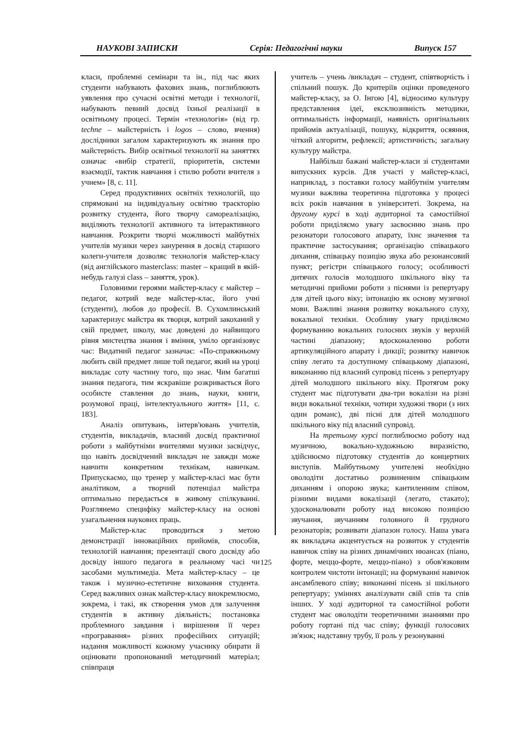НАУКОВІ ЗАПИСКИ Серія: Педагогічні науки Випуск 157
класи, проблемні семінари та ін., під час яких студенти набувають фахових знань, поглиблюють уявлення про сучасні освітні методи і технології, набувають певний досвід їхньої реалізації в освітньому процесі. Термін «технологія» (від гр. techne – майстерність і logos – слово, вчення) дослідники загалом характеризують як знання про майстерність. Вибір освітньої технології на заняттях означає «вибір стратегії, пріоритетів, системи взаємодії, тактик навчання і стилю роботи вчителя з учнем» [8, с. 11].
Серед продуктивних освітніх технологій, що спрямовані на індивідуальну освітню траєкторію розвитку студента, його творчу самореалізацію, виділяють технології активного та інтерактивного навчання. Розкрити творчі можливості майбутніх учителів музики через занурення в досвід старшого колеги-учителя дозволяє технологія майстер-класу (від англійського masterclass: master – кращий в якій-небудь галузі class – заняття, урок).
Головними героями майстер-класу є майстер – педагог, котрий веде майстер-клас, його учні (студенти), любов до професії. В. Сухомлинський характеризує майстра як творця, котрий закоханий у свій предмет, школу, має доведені до найвищого рівня мистецтва знання і вміння, уміло організовує час: Видатний педагог зазначає: «По-справжньому любить свій предмет лише той педагог, який на уроці викладає соту частину того, що знає. Чим багатші знання педагога, тим яскравіше розкривається його особисте ставлення до знань, науки, книги, розумової праці, інтелектуального життя» [11, с. 183].
Аналіз опитувань, інтерв'ювань учителів, студентів, викладачів, власний досвід практичної роботи з майбутніми вчителями музики засвідчує, що навіть досвідчений викладач не завжди може навчити конкретним технікам, навичкам. Припускаємо, що тренер у майстер-класі має бути аналітиком, а творчий потенціал майстра оптимально передається в живому спілкуванні. Розглянемо специфіку майстер-класу на основі узагальнення наукових праць.
Майстер-клас проводиться з метою демонстрації інноваційних прийомів, способів, технологій навчання; презентації свого досвіду або досвіду іншого педагога в реальному часі чи засобами мультимедіа. Мета майстер-класу – це також і музично-естетичне виховання студента. Серед важливих ознак майстер-класу виокремлюємо, зокрема, і такі, як створення умов для залучення студентів в активну діяльність; постановка проблемного завдання і вирішення її через «програвання» різних професійних ситуацій; надання можливості кожному учаснику обирати й оцінювати пропонований методичний матеріал; співпраця
учитель – учень /викладач – студент, співтворчість і спільний пошук. До критеріїв оцінки проведеного майстер-класу, за О. Інгою [4], відносимо культуру представлення ідеї, ексклюзивність методики, оптимальність інформації, наявність оригінальних прийомів актуалізації, пошуку, відкриття, осяяння, чіткий алгоритм, рефлексії; артистичність; загальну культуру майстра.
Найбільш бажані майстер-класи зі студентами випускних курсів. Для участі у майстер-класі, наприклад, з поставки голосу майбутнім учителям музики важлива теоретична підготовка у процесі всіх років навчання в університеті. Зокрема, на другому курсі в ході аудиторної та самостійної роботи приділяємо увагу засвоєнню знань про резонатори голосового апарату, їхнє значення та практичне застосування; організацію співацького дихання, співацьку позицію звука або резонансовий пункт; регістри співацького голосу; особливості дитячих голосів молодшого шкільного віку та методичні прийоми роботи з піснями із репертуару для дітей цього віку; інтонацію як основу музичної мови. Важливі знання розвитку вокального слуху, вокальної техніки. Особливу увагу приділяємо формуванню вокальних голосних звуків у верхній частині діапазону; вдосконаленню роботи артикуляційного апарату і дикції; розвитку навичок співу легато та доступному співацькому діапазоні, виконанню під власний супровід пісень з репертуару дітей молодшого шкільного віку. Протягом року студент має підготувати два-три вокалізи на різні види вокальної техніки, чотири художні твори (з них один романс), дві пісні для дітей молодшого шкільного віку під власний супровід.
На третьому курсі поглиблюємо роботу над музичною, вокально-художньою виразністю, здійснюємо підготовку студентів до концертних виступів. Майбутньому учителеві необхідно оволодіти достатньо розвиненим співацьким диханням і опорою звука; кантиленним співом, різними видами вокалізації (легато, стакато); удосконалювати роботу над високою позицією звучання, звучанням головного й грудного резонаторів; розвивати діапазон голосу. Наша увага як викладача акцентується на розвиток у студентів навичок співу на різних динамічних нюансах (піано, форте, меццо-форте, меццо-піано) з обов'язковим контролем чистоти інтонації; на формуванні навичок ансамблевого співу; виконанні пісень зі шкільного репертуару; уміннях аналізувати свій спів та спів інших. У ході аудиторної та самостійної роботи студент має оволодіти теоретичними знаннями про роботу гортані під час співу; функції голосових зв'язок; надставну трубу, її роль у резонуванні
125